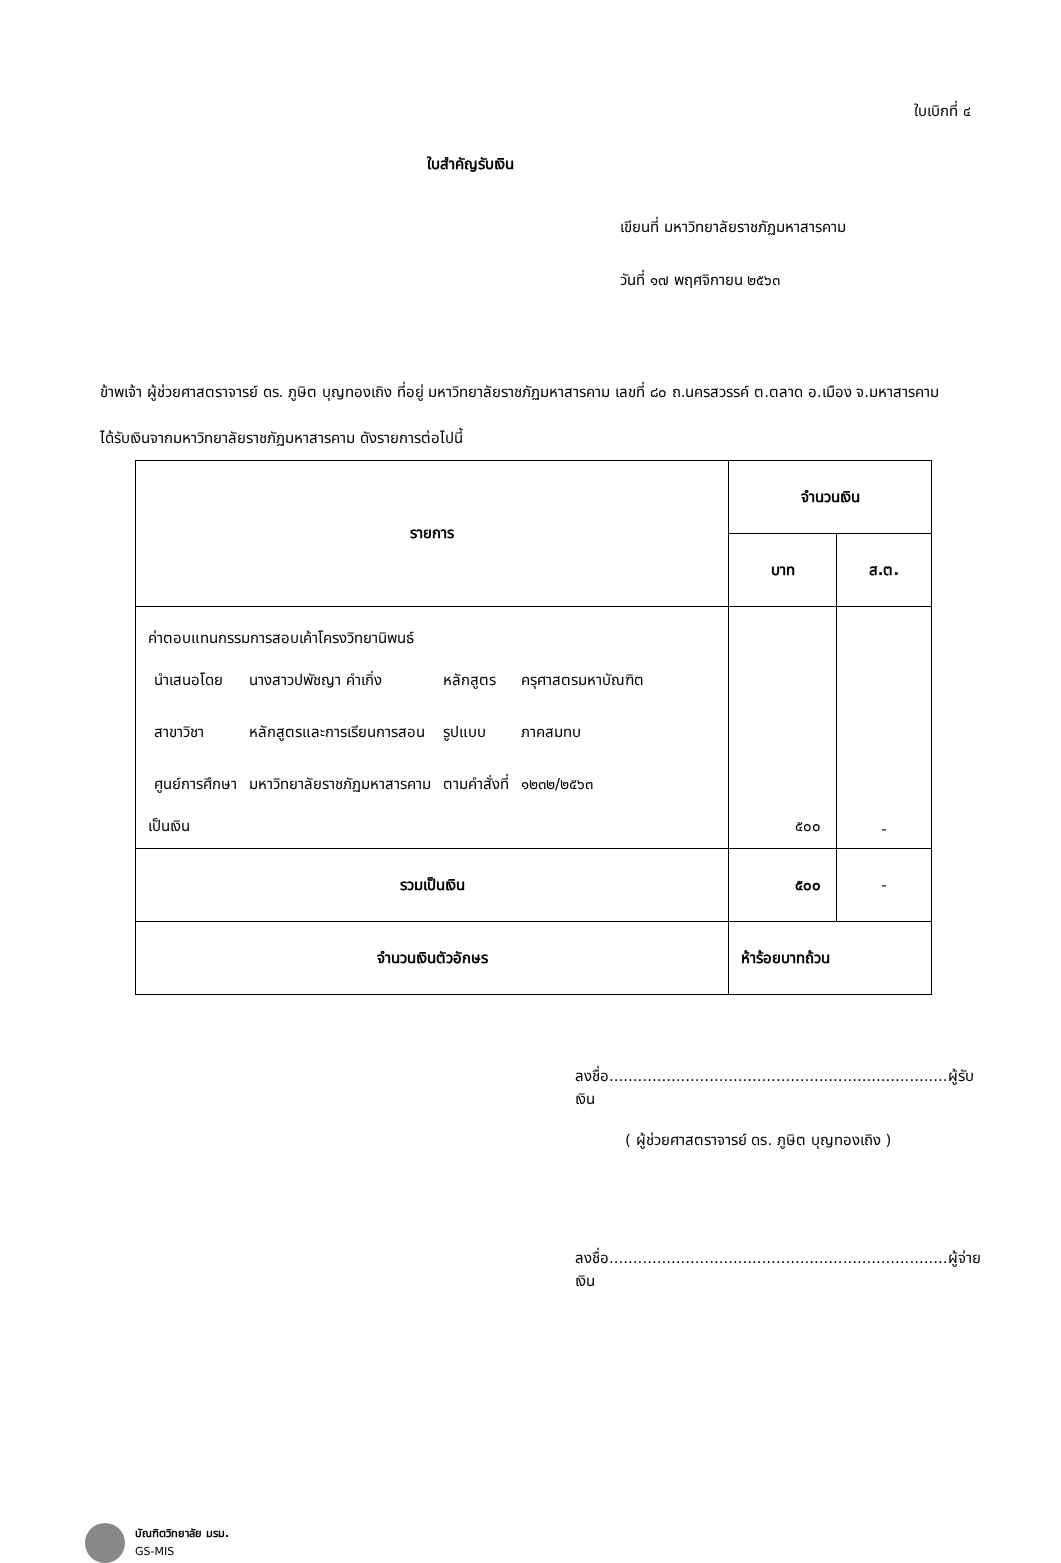ใบเบิกที่ ๔
ใบสำคัญรับเงิน
เขียนที่ มหาวิทยาลัยราชภัฏมหาสารคาม
วันที่ ๑๗ พฤศจิกายน ๒๕๖๓
ข้าพเจ้า ผู้ช่วยศาสตราจารย์ ดร. ภูษิต บุญทองเถิง ที่อยู่ มหาวิทยาลัยราชภัฏมหาสารคาม เลขที่ ๘๐ ถ.นครสวรรค์ ต.ตลาด อ.เมือง จ.มหาสารคาม
ได้รับเงินจากมหาวิทยาลัยราชภัฏมหาสารคาม ดังรายการต่อไปนี้
| รายการ | จำนวนเงิน | |
| --- | --- | --- |
| | บาท | ส.ต. |
| ค่าตอบแทนกรรมการสอบเค้าโครงวิทยานิพนธ์ / นำเสนอโดย / นางสาวปพัชญา คำเกิ่ง / หลักสูตร / ครุศาสตรมหาบัณฑิต / / สาขาวิชา / หลักสูตรและการเรียนการสอน / รูปแบบ / ภาคสมทบ / / ศูนย์การศึกษา / มหาวิทยาลัยราชภัฏมหาสารคาม / ตามคำสั่งที่ / ๑๒๓๒/๒๕๖๓ / เป็นเงิน | ๕๐๐ | - |
| รวมเป็นเงิน | ๕๐๐ | - |
| จำนวนเงินตัวอักษร | ห้าร้อยบาทถ้วน | |
ลงชื่อ.......................................................................ผู้รับเงิน
( ผู้ช่วยศาสตราจารย์ ดร. ภูษิต บุญทองเถิง )
ลงชื่อ.......................................................................ผู้จ่ายเงิน
บัณฑิตวิทยาลัย มรม.
GS-MIS